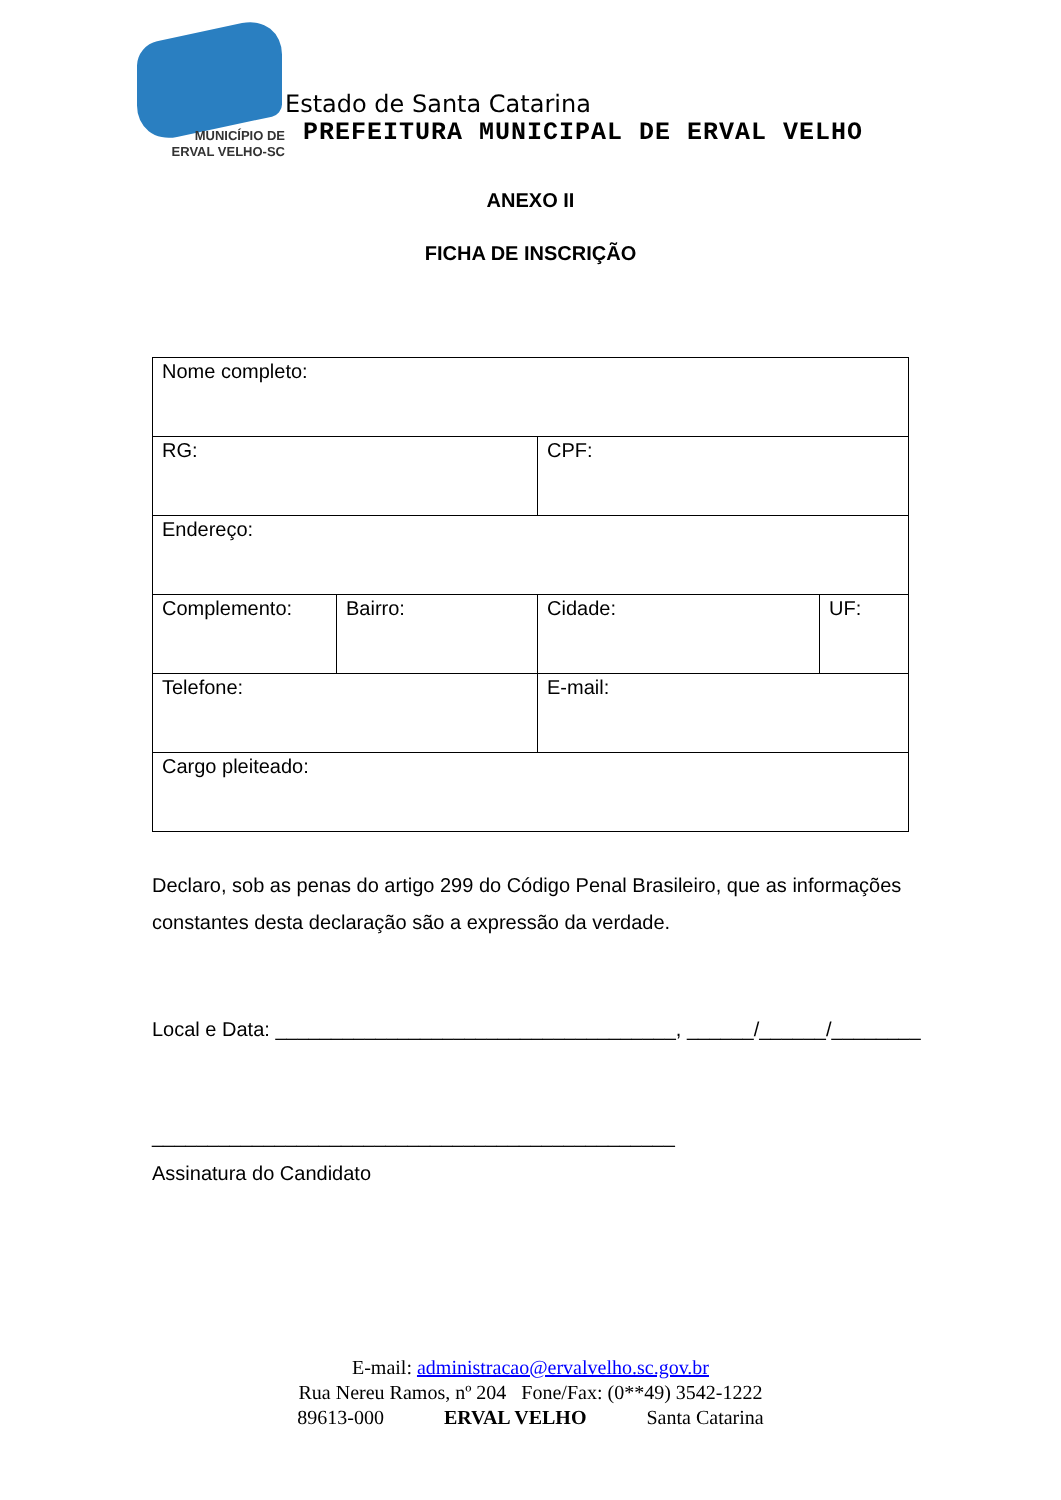MUNICÍPIO DE
ERVAL VELHO-SC
Estado de Santa Catarina
PREFEITURA MUNICIPAL DE ERVAL VELHO
ANEXO II
FICHA DE INSCRIÇÃO
| Nome completo: | | | |
| RG: | | CPF: | |
| Endereço: | | | |
| Complemento: | Bairro: | Cidade: | UF: |
| Telefone: | | E-mail: | |
| Cargo pleiteado: | | | |
Declaro, sob as penas do artigo 299 do Código Penal Brasileiro, que as informações constantes desta declaração são a expressão da verdade.
Local e Data: ____________________________________, ______/______/________
_______________________________________________
Assinatura do Candidato
E-mail: administracao@ervalvelho.sc.gov.br
Rua Nereu Ramos, nº 204 Fone/Fax: (0**49) 3542-1222
89613-000 ERVAL VELHO Santa Catarina